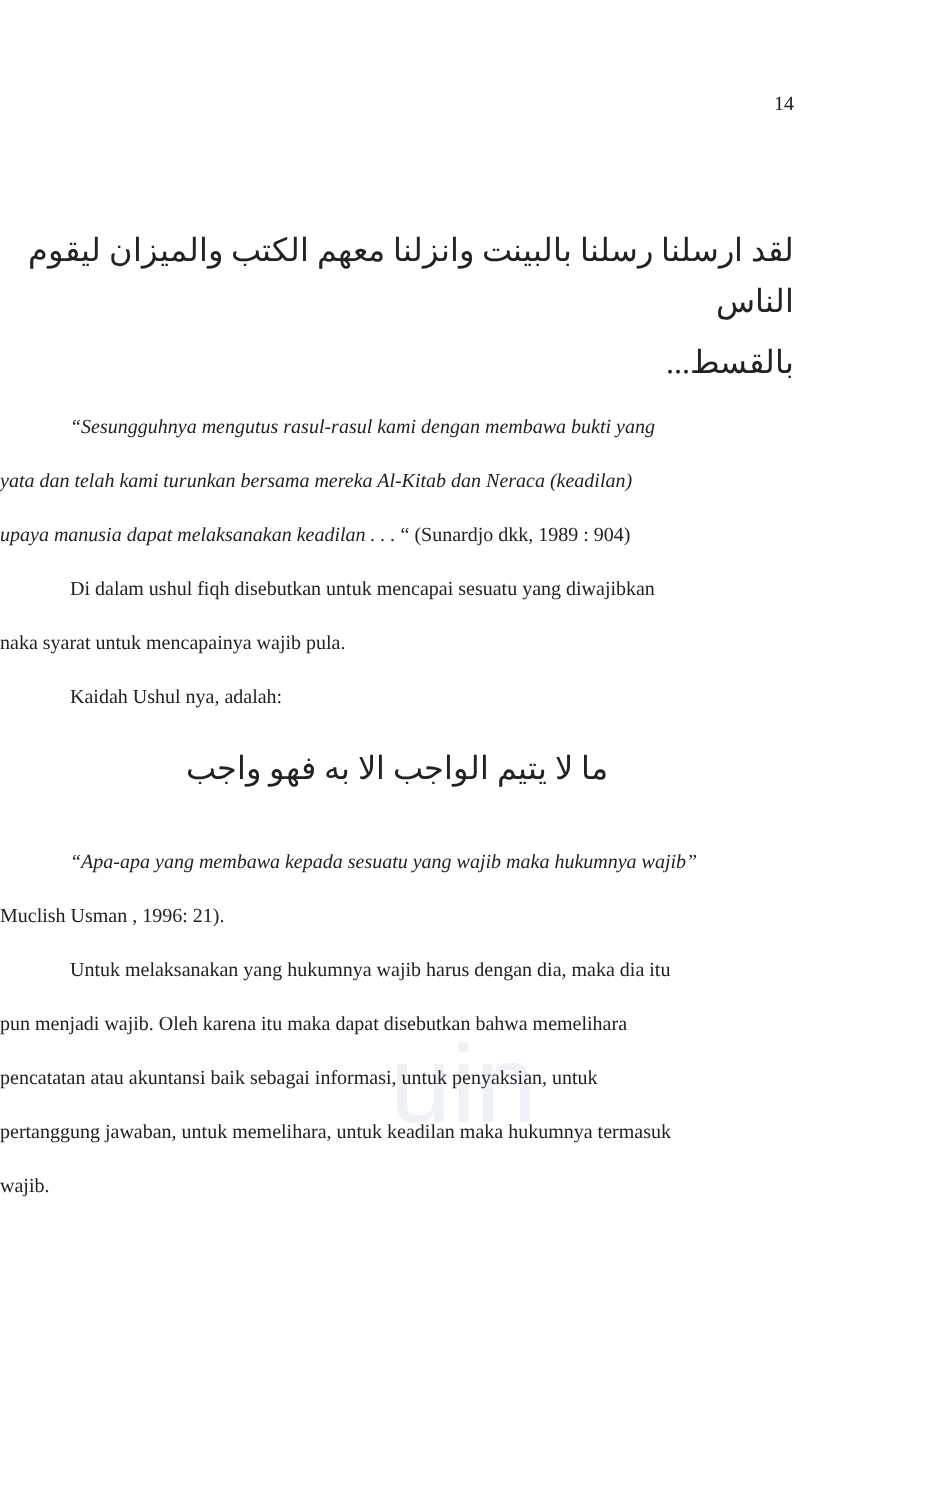uin
14
لقد ارسلنا رسلنا بالبينت وانزلنا معهم الكتب والميزان ليقوم الناس
بالقسط...
“Sesungguhnya mengutus rasul-rasul kami dengan membawa bukti yang
yata dan telah kami turunkan bersama mereka Al-Kitab dan Neraca (keadilan)
upaya manusia dapat melaksanakan keadilan . . . “ (Sunardjo dkk, 1989 : 904)
Di dalam ushul fiqh disebutkan untuk mencapai sesuatu yang diwajibkan
naka syarat untuk mencapainya wajib pula.
Kaidah Ushul nya, adalah:
ما لا يتيم الواجب الا به فهو واجب
“Apa-apa yang membawa kepada sesuatu yang wajib maka hukumnya wajib”
Muclish Usman , 1996: 21).
Untuk melaksanakan yang hukumnya wajib harus dengan dia, maka dia itu
pun menjadi wajib. Oleh karena itu maka dapat disebutkan bahwa memelihara
pencatatan atau akuntansi baik sebagai informasi, untuk penyaksian, untuk
pertanggung jawaban, untuk memelihara, untuk keadilan maka hukumnya termasuk
wajib.